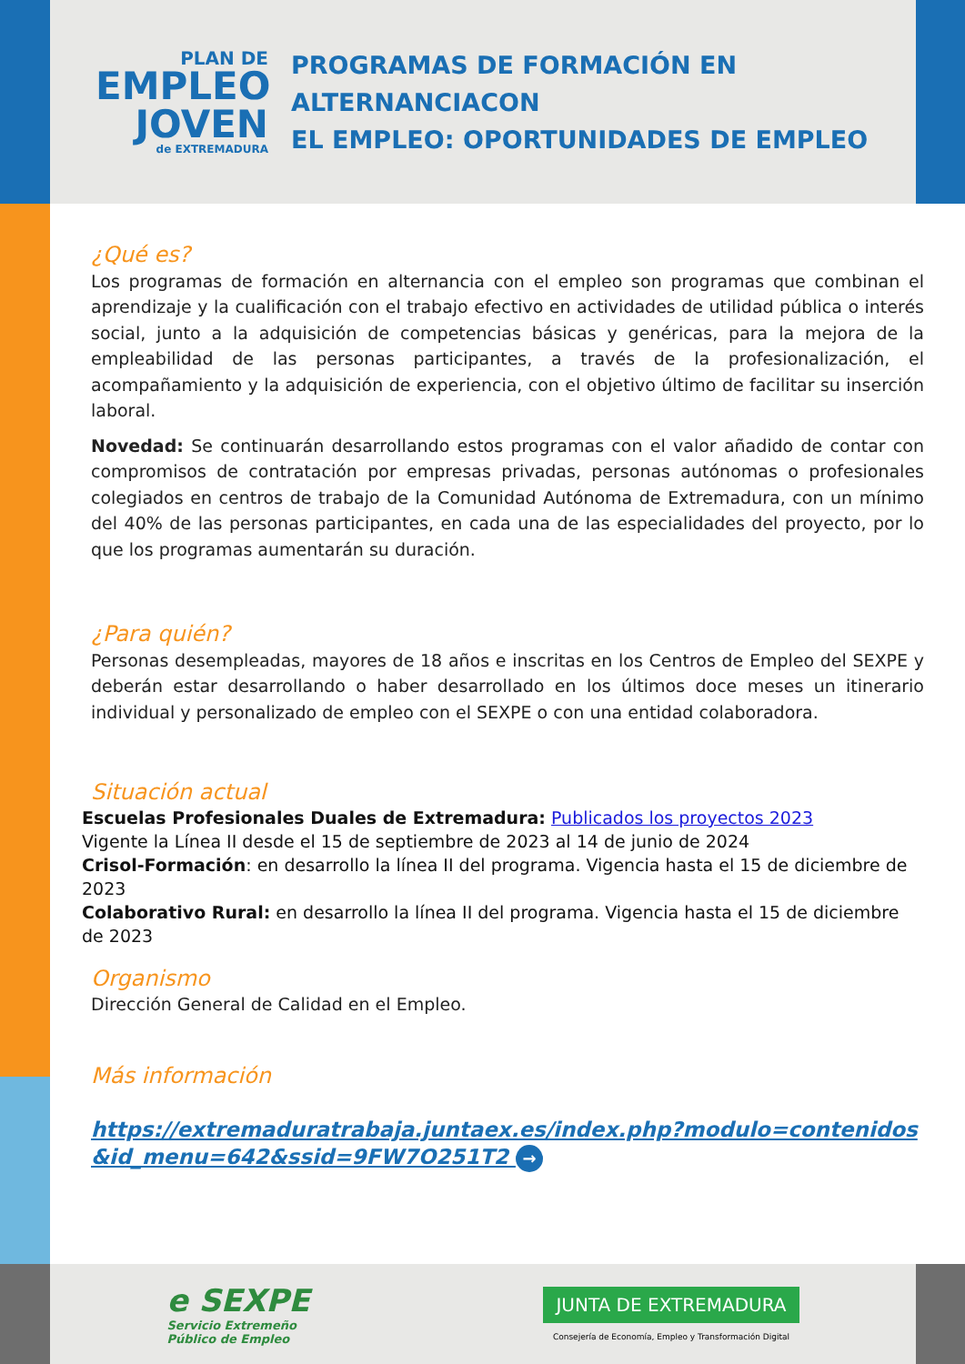PLAN DE
EMPLEO
JOVEN
de EXTREMADURA
PROGRAMAS DE FORMACIÓN EN ALTERNANCIACON
EL EMPLEO: OPORTUNIDADES DE EMPLEO
¿Qué es?
Los programas de formación en alternancia con el empleo son programas que combinan el aprendizaje y la cualificación con el trabajo efectivo en actividades de utilidad pública o interés social, junto a la adquisición de competencias básicas y genéricas, para la mejora de la empleabilidad de las personas participantes, a través de la profesionalización, el acompañamiento y la adquisición de experiencia, con el objetivo último de facilitar su inserción laboral.
Novedad: Se continuarán desarrollando estos programas con el valor añadido de contar con compromisos de contratación por empresas privadas, personas autónomas o profesionales colegiados en centros de trabajo de la Comunidad Autónoma de Extremadura, con un mínimo del 40% de las personas participantes, en cada una de las especialidades del proyecto, por lo que los programas aumentarán su duración.
¿Para quién?
Personas desempleadas, mayores de 18 años e inscritas en los Centros de Empleo del SEXPE y deberán estar desarrollando o haber desarrollado en los últimos doce meses un itinerario individual y personalizado de empleo con el SEXPE o con una entidad colaboradora.
Situación actual
Escuelas Profesionales Duales de Extremadura: Publicados los proyectos 2023
Vigente la Línea II desde el 15 de septiembre de 2023 al 14 de junio de 2024
Crisol-Formación: en desarrollo la línea II del programa. Vigencia hasta el 15 de diciembre de 2023
Colaborativo Rural: en desarrollo la línea II del programa. Vigencia hasta el 15 de diciembre de 2023
Organismo
Dirección General de Calidad en el Empleo.
Más información
https://extremaduratrabaja.juntaex.es/index.php?modulo=contenidos&id_menu=642&ssid=9FW7O251T2 →
e SEXPE
Servicio Extremeño
Público de Empleo
JUNTA DE EXTREMADURA
Consejería de Economía, Empleo y Transformación Digital